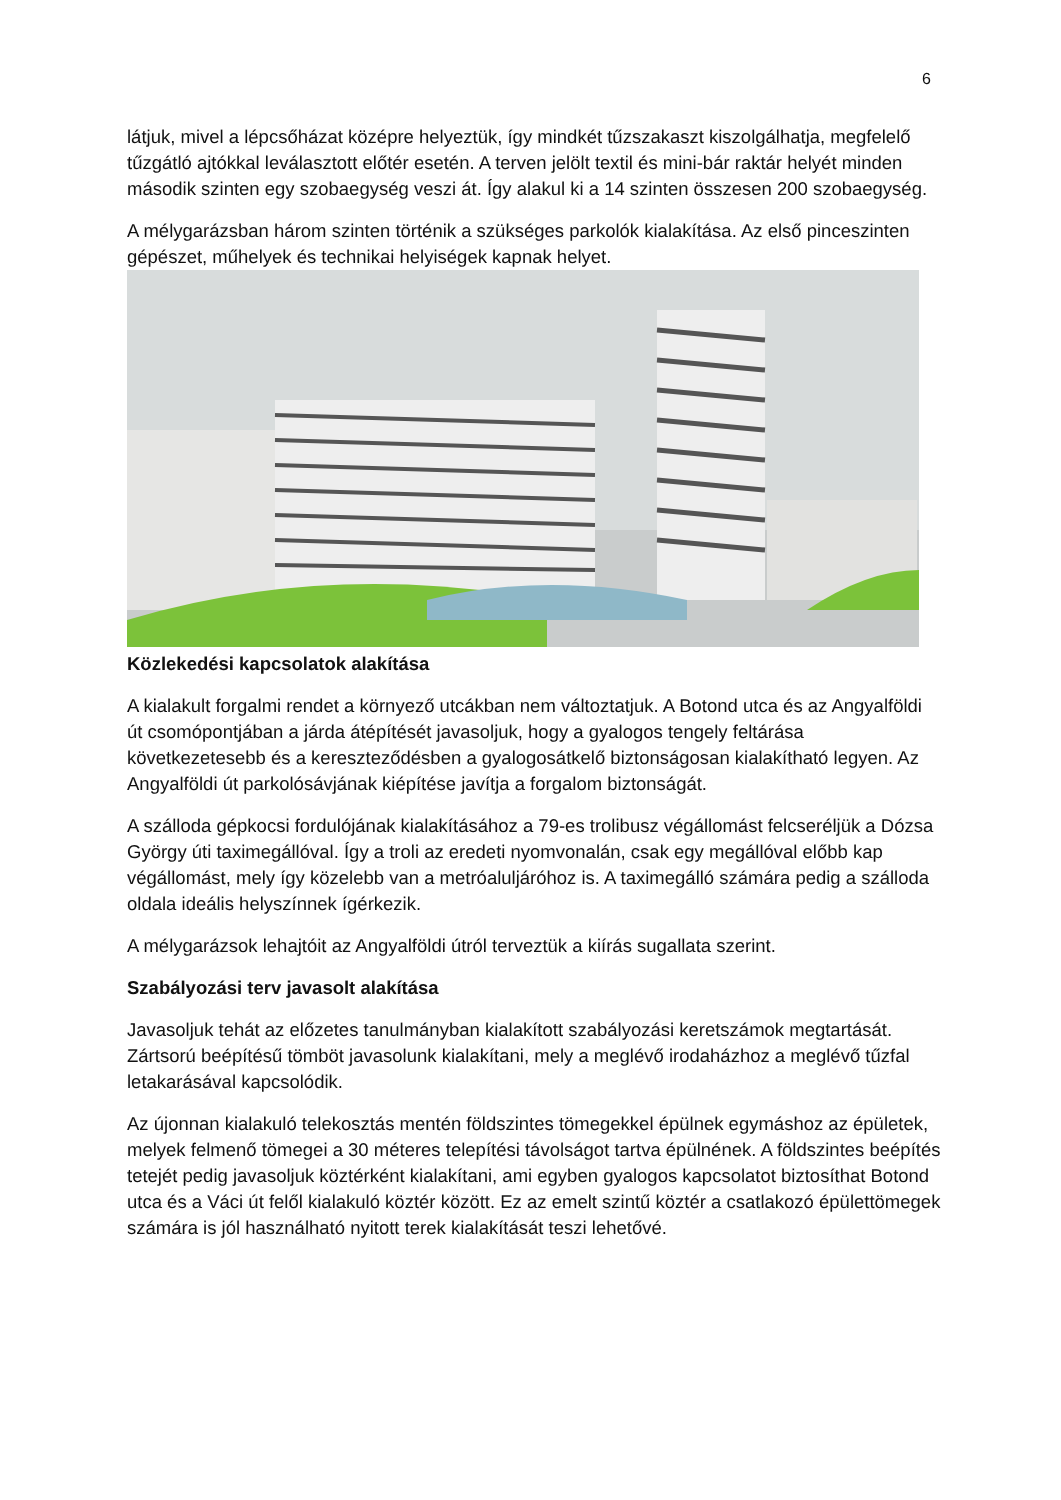6
látjuk, mivel a lépcsőházat középre helyeztük, így mindkét tűzszakaszt kiszolgálhatja, megfelelő tűzgátló ajtókkal leválasztott előtér esetén. A terven jelölt textil és mini-bár raktár helyét minden második szinten egy szobaegység veszi át. Így alakul ki a 14 szinten összesen 200 szobaegység.
A mélygarázsban három szinten történik a szükséges parkolók kialakítása. Az első pinceszinten gépészet, műhelyek és technikai helyiségek kapnak helyet.
Közlekedési kapcsolatok alakítása
A kialakult forgalmi rendet a környező utcákban nem változtatjuk. A Botond utca és az Angyalföldi út csomópontjában a járda átépítését javasoljuk, hogy a gyalogos tengely feltárása következetesebb és a kereszteződésben a gyalogosátkelő biztonságosan kialakítható legyen. Az Angyalföldi út parkolósávjának kiépítése javítja a forgalom biztonságát.
A szálloda gépkocsi fordulójának kialakításához a 79-es trolibusz végállomást felcseréljük a Dózsa György úti taximegállóval. Így a troli az eredeti nyomvonalán, csak egy megállóval előbb kap végállomást, mely így közelebb van a metróaluljáróhoz is. A taximegálló számára pedig a szálloda oldala ideális helyszínnek ígérkezik.
A mélygarázsok lehajtóit az Angyalföldi útról terveztük a kiírás sugallata szerint.
Szabályozási terv javasolt alakítása
Javasoljuk tehát az előzetes tanulmányban kialakított szabályozási keretszámok megtartását. Zártsorú beépítésű tömböt javasolunk kialakítani, mely a meglévő irodaházhoz a meglévő tűzfal letakarásával kapcsolódik.
Az újonnan kialakuló telekosztás mentén földszintes tömegekkel épülnek egymáshoz az épületek, melyek felmenő tömegei a 30 méteres telepítési távolságot tartva épülnének. A földszintes beépítés tetejét pedig javasoljuk köztérként kialakítani, ami egyben gyalogos kapcsolatot biztosíthat Botond utca és a Váci út felől kialakuló köztér között. Ez az emelt szintű köztér a csatlakozó épülettömegek számára is jól használható nyitott terek kialakítását teszi lehetővé.